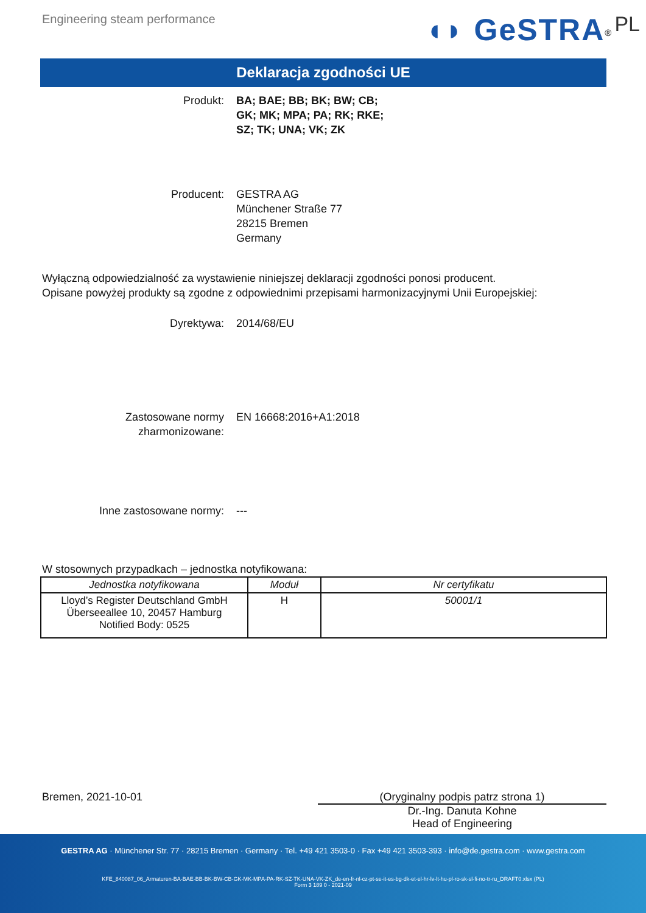Engineering steam performance
◖◗ GeSTRA<sup>®</sup> PL
Deklaracja zgodności UE
Produkt: BA; BAE; BB; BK; BW; CB;
GK; MK; MPA; PA; RK; RKE;
SZ; TK; UNA; VK; ZK
Producent: GESTRA AG
Münchener Straße 77
28215 Bremen
Germany
Wyłączną odpowiedzialność za wystawienie niniejszej deklaracji zgodności ponosi producent.
Opisane powyżej produkty są zgodne z odpowiednimi przepisami harmonizacyjnymi Unii Europejskiej:
Dyrektywa: 2014/68/EU
Zastosowane normy
zharmonizowane:
EN 16668:2016+A1:2018
Inne zastosowane normy: ---
W stosownych przypadkach – jednostka notyfikowana:
| Jednostka notyfikowana | Moduł | Nr certyfikatu |
| --- | --- | --- |
| Lloyd’s Register Deutschland GmbH Überseeallee 10, 20457 Hamburg Notified Body: 0525 | H | 50001/1 |
Bremen, 2021-10-01 (Oryginalny podpis patrz strona 1)
Dr.-Ing. Danuta Kohne
Head of Engineering
GESTRA AG · Münchener Str. 77 · 28215 Bremen · Germany · Tel. +49 421 3503-0 · Fax +49 421 3503-393 · info@de.gestra.com · www.gestra.com
KFE_840087_06_Armaturen-BA-BAE-BB-BK-BW-CB-GK-MK-MPA-PA-RK-SZ-TK-UNA-VK-ZK_de-en-fr-nl-cz-pt-se-it-es-bg-dk-et-el-hr-lv-lt-hu-pl-ro-sk-sl-fi-no-tr-ru_DRAFT0.xlsx (PL)
Form 3 189 0 - 2021-09